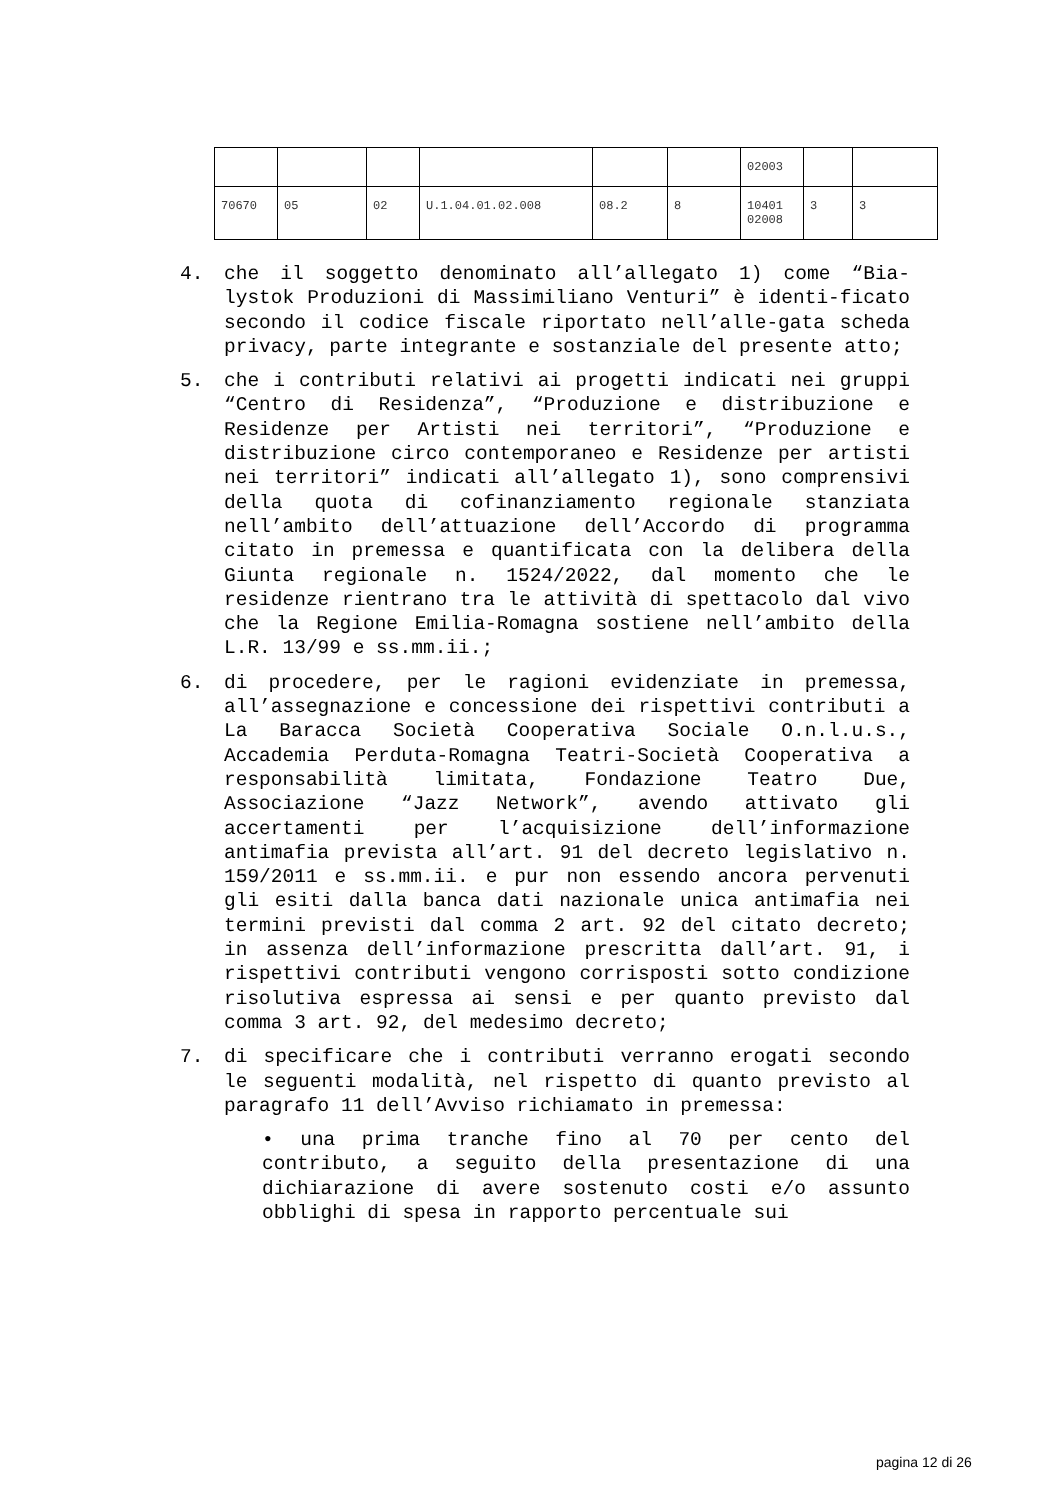| | | | | | | 02003 | | |
| 70670 | 05 | 02 | U.1.04.01.02.008 | 08.2 | 8 | 10401 02008 | 3 | 3 |
4. che il soggetto denominato all’allegato 1) come “Bia-lystok Produzioni di Massimiliano Venturi” è identi-ficato secondo il codice fiscale riportato nell’alle-gata scheda privacy, parte integrante e sostanziale del presente atto;
5. che i contributi relativi ai progetti indicati nei gruppi “Centro di Residenza”, “Produzione e distribuzione e Residenze per Artisti nei territori”, “Produzione e distribuzione circo contemporaneo e Residenze per artisti nei territori” indicati all’allegato 1), sono comprensivi della quota di cofinanziamento regionale stanziata nell’ambito dell’attuazione dell’Accordo di programma citato in premessa e quantificata con la delibera della Giunta regionale n. 1524/2022, dal momento che le residenze rientrano tra le attività di spettacolo dal vivo che la Regione Emilia-Romagna sostiene nell’ambito della L.R. 13/99 e ss.mm.ii.;
6. di procedere, per le ragioni evidenziate in premessa, all’assegnazione e concessione dei rispettivi contributi a La Baracca Società Cooperativa Sociale O.n.l.u.s., Accademia Perduta-Romagna Teatri-Società Cooperativa a responsabilità limitata, Fondazione Teatro Due, Associazione “Jazz Network”, avendo attivato gli accertamenti per l’acquisizione dell’informazione antimafia prevista all’art. 91 del decreto legislativo n. 159/2011 e ss.mm.ii. e pur non essendo ancora pervenuti gli esiti dalla banca dati nazionale unica antimafia nei termini previsti dal comma 2 art. 92 del citato decreto; in assenza dell’informazione prescritta dall’art. 91, i rispettivi contributi vengono corrisposti sotto condizione risolutiva espressa ai sensi e per quanto previsto dal comma 3 art. 92, del medesimo decreto;
7. di specificare che i contributi verranno erogati secondo le seguenti modalità, nel rispetto di quanto previsto al paragrafo 11 dell’Avviso richiamato in premessa:
• una prima tranche fino al 70 per cento del contributo, a seguito della presentazione di una dichiarazione di avere sostenuto costi e/o assunto obblighi di spesa in rapporto percentuale sui
pagina 12 di 26